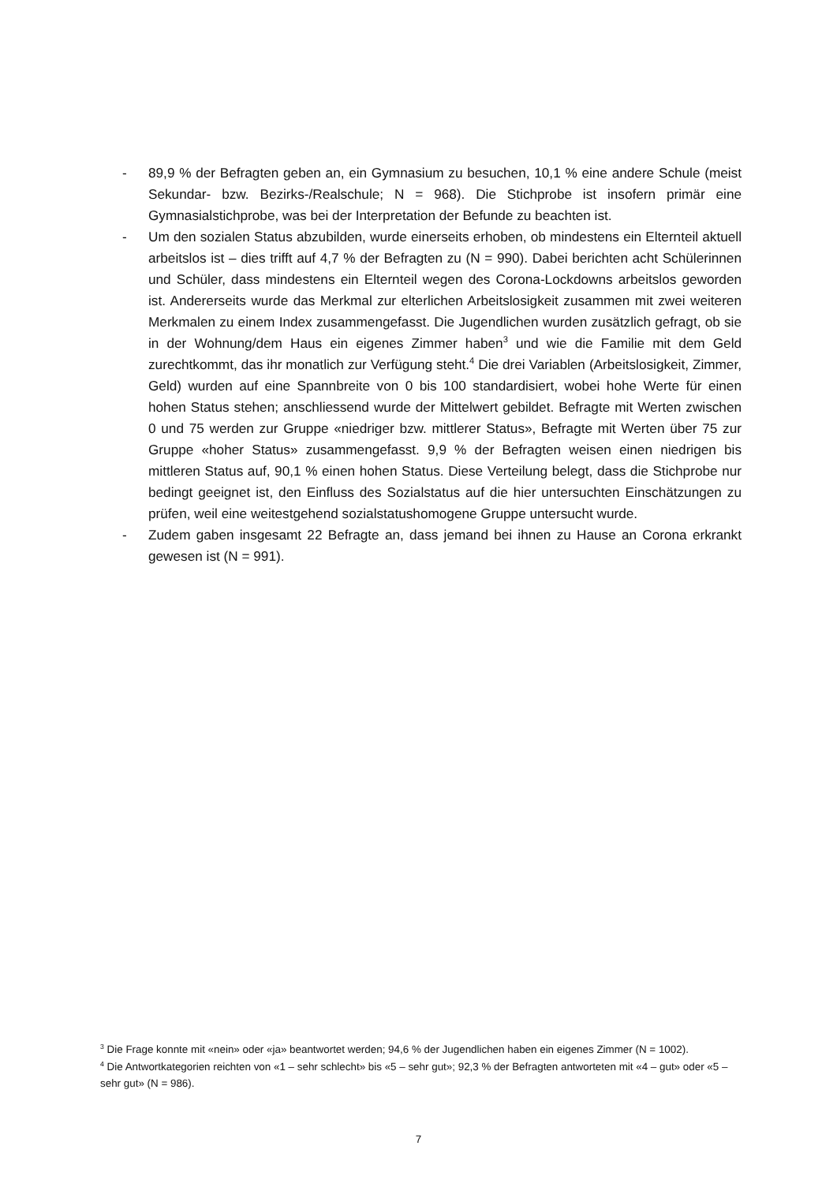- 89,9 % der Befragten geben an, ein Gymnasium zu besuchen, 10,1 % eine andere Schule (meist Sekundar- bzw. Bezirks-/Realschule; N = 968). Die Stichprobe ist insofern primär eine Gymnasialstichprobe, was bei der Interpretation der Befunde zu beachten ist.
- Um den sozialen Status abzubilden, wurde einerseits erhoben, ob mindestens ein Elternteil aktuell arbeitslos ist – dies trifft auf 4,7 % der Befragten zu (N = 990). Dabei berichten acht Schülerinnen und Schüler, dass mindestens ein Elternteil wegen des Corona-Lockdowns arbeitslos geworden ist. Andererseits wurde das Merkmal zur elterlichen Arbeitslosigkeit zusammen mit zwei weiteren Merkmalen zu einem Index zusammengefasst. Die Jugendlichen wurden zusätzlich gefragt, ob sie in der Wohnung/dem Haus ein eigenes Zimmer haben<sup>3</sup> und wie die Familie mit dem Geld zurechtkommt, das ihr monatlich zur Verfügung steht.<sup>4</sup> Die drei Variablen (Arbeitslosigkeit, Zimmer, Geld) wurden auf eine Spannbreite von 0 bis 100 standardisiert, wobei hohe Werte für einen hohen Status stehen; anschliessend wurde der Mittelwert gebildet. Befragte mit Werten zwischen 0 und 75 werden zur Gruppe «niedriger bzw. mittlerer Status», Befragte mit Werten über 75 zur Gruppe «hoher Status» zusammengefasst. 9,9 % der Befragten weisen einen niedrigen bis mittleren Status auf, 90,1 % einen hohen Status. Diese Verteilung belegt, dass die Stichprobe nur bedingt geeignet ist, den Einfluss des Sozialstatus auf die hier untersuchten Einschätzungen zu prüfen, weil eine weitestgehend sozialstatushomogene Gruppe untersucht wurde.
- Zudem gaben insgesamt 22 Befragte an, dass jemand bei ihnen zu Hause an Corona erkrankt gewesen ist (N = 991).
<sup>3</sup> Die Frage konnte mit «nein» oder «ja» beantwortet werden; 94,6 % der Jugendlichen haben ein eigenes Zimmer (N = 1002).
<sup>4</sup> Die Antwortkategorien reichten von «1 – sehr schlecht» bis «5 – sehr gut»; 92,3 % der Befragten antworteten mit «4 – gut» oder «5 – sehr gut» (N = 986).
7